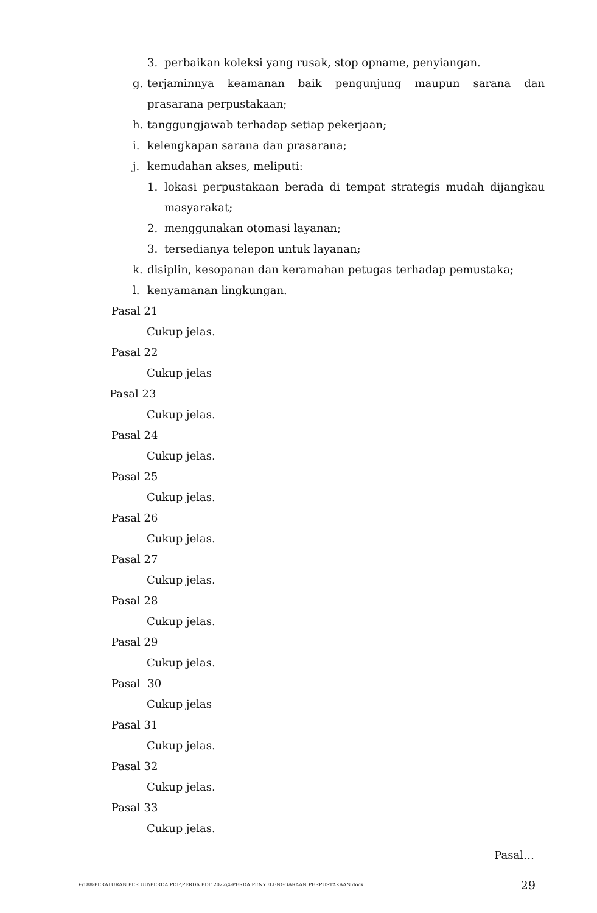3. perbaikan koleksi yang rusak, stop opname, penyiangan.
g. terjaminnya keamanan baik pengunjung maupun sarana dan prasarana perpustakaan;
h. tanggungjawab terhadap setiap pekerjaan;
i. kelengkapan sarana dan prasarana;
j. kemudahan akses, meliputi:
1. lokasi perpustakaan berada di tempat strategis mudah dijangkau masyarakat;
2. menggunakan otomasi layanan;
3. tersedianya telepon untuk layanan;
k. disiplin, kesopanan dan keramahan petugas terhadap pemustaka;
l. kenyamanan lingkungan.
Pasal 21
Cukup jelas.
Pasal 22
Cukup jelas
Pasal 23
Cukup jelas.
Pasal 24
Cukup jelas.
Pasal 25
Cukup jelas.
Pasal 26
Cukup jelas.
Pasal 27
Cukup jelas.
Pasal 28
Cukup jelas.
Pasal 29
Cukup jelas.
Pasal 30
Cukup jelas
Pasal 31
Cukup jelas.
Pasal 32
Cukup jelas.
Pasal 33
Cukup jelas.
Pasal…
D:\188-PERATURAN PER UU\PERDA PDF\PERDA PDF 2022\4-PERDA PENYELENGGARAAN PERPUSTAKAAN.docx 29